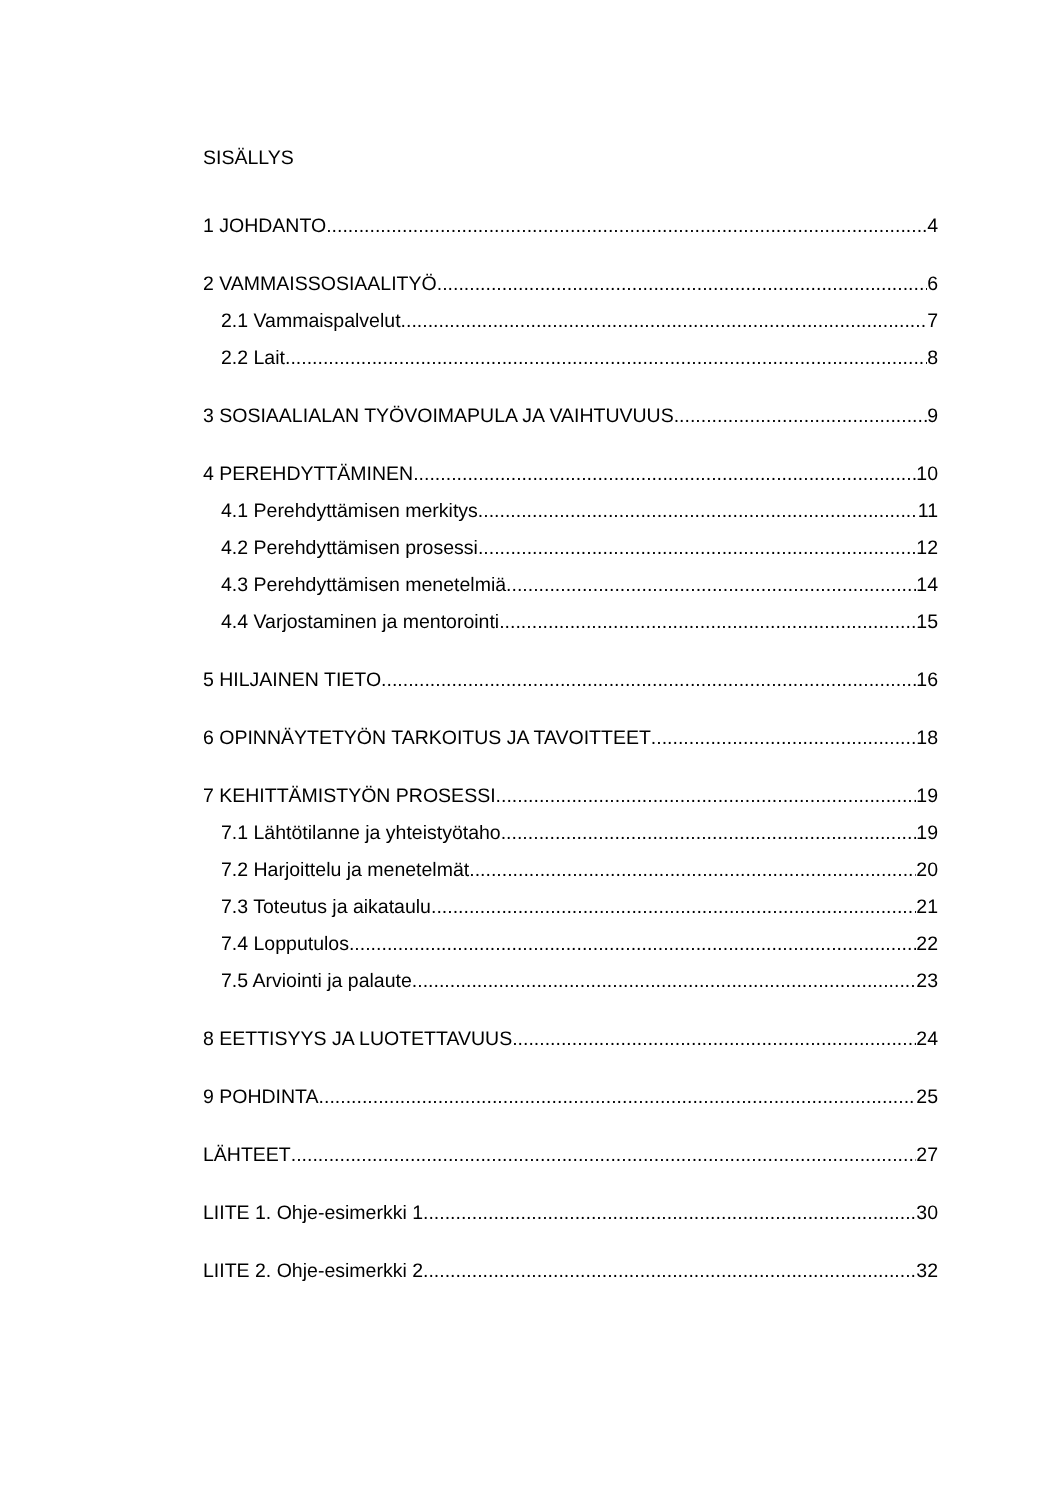SISÄLLYS
1 JOHDANTO 4
2 VAMMAISSOSIAALITYÖ 6
2.1 Vammaispalvelut 7
2.2 Lait 8
3 SOSIAALIALAN TYÖVOIMAPULA JA VAIHTUVUUS 9
4 PEREHDYTTÄMINEN 10
4.1 Perehdyttämisen merkitys 11
4.2 Perehdyttämisen prosessi 12
4.3 Perehdyttämisen menetelmiä 14
4.4 Varjostaminen ja mentorointi 15
5 HILJAINEN TIETO 16
6 OPINNÄYTETYÖN TARKOITUS JA TAVOITTEET 18
7 KEHITTÄMISTYÖN PROSESSI 19
7.1 Lähtötilanne ja yhteistyötaho 19
7.2 Harjoittelu ja menetelmät 20
7.3 Toteutus ja aikataulu 21
7.4 Lopputulos 22
7.5 Arviointi ja palaute 23
8 EETTISYYS JA LUOTETTAVUUS 24
9 POHDINTA 25
LÄHTEET 27
LIITE 1. Ohje-esimerkki 1 30
LIITE 2. Ohje-esimerkki 2 32